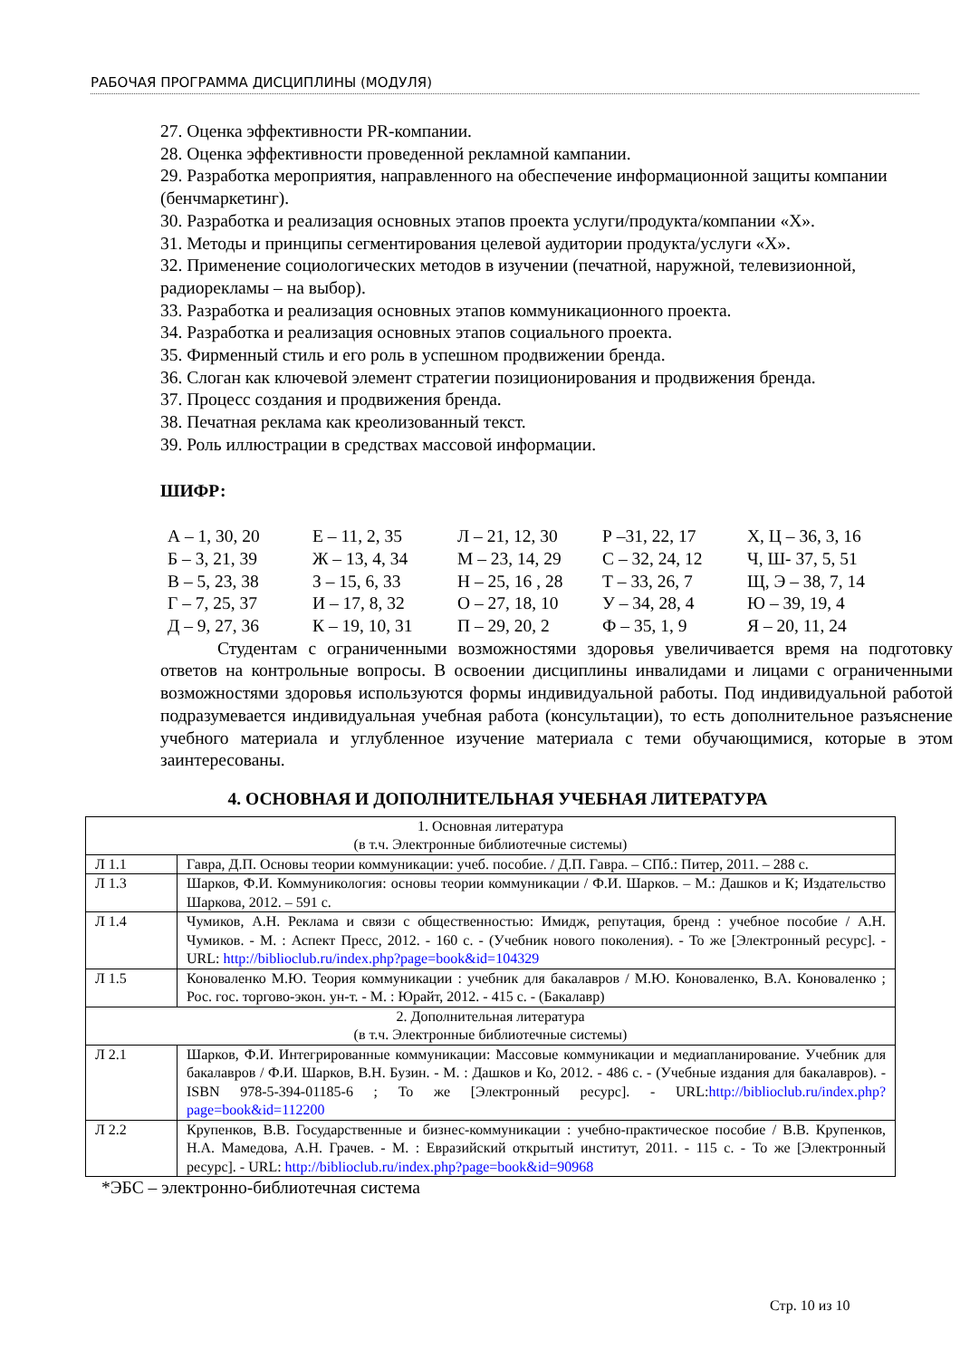РАБОЧАЯ ПРОГРАММА ДИСЦИПЛИНЫ (МОДУЛЯ)
27. Оценка эффективности PR-компании.
28. Оценка эффективности проведенной рекламной кампании.
29. Разработка мероприятия, направленного на обеспечение информационной защиты компании (бенчмаркетинг).
30. Разработка и реализация основных этапов проекта услуги/продукта/компании «Х».
31. Методы и принципы сегментирования целевой аудитории продукта/услуги «Х».
32. Применение социологических методов в изучении (печатной, наружной, телевизионной, радиорекламы – на выбор).
33. Разработка и реализация основных этапов коммуникационного проекта.
34. Разработка и реализация основных этапов социального проекта.
35. Фирменный стиль и его роль в успешном продвижении бренда.
36. Слоган как ключевой элемент стратегии позиционирования и продвижения бренда.
37. Процесс создания и продвижения бренда.
38. Печатная реклама как креолизованный текст.
39. Роль иллюстрации в средствах массовой информации.
ШИФР:
| А – 1, 30, 20 | Е – 11, 2, 35 | Л – 21, 12, 30 | Р –31, 22, 17 | Х, Ц – 36, 3, 16 |
| Б – 3, 21, 39 | Ж – 13, 4, 34 | М – 23, 14, 29 | С – 32, 24, 12 | Ч, Ш- 37, 5, 51 |
| В – 5, 23, 38 | З – 15, 6, 33 | Н – 25, 16 , 28 | Т – 33, 26, 7 | Щ, Э – 38, 7, 14 |
| Г – 7, 25, 37 | И – 17, 8, 32 | О – 27, 18, 10 | У – 34, 28, 4 | Ю – 39, 19, 4 |
| Д – 9, 27, 36 | К – 19, 10, 31 | П – 29, 20, 2 | Ф – 35, 1, 9 | Я – 20, 11, 24 |
Студентам с ограниченными возможностями здоровья увеличивается время на подготовку ответов на контрольные вопросы. В освоении дисциплины инвалидами и лицами с ограниченными возможностями здоровья используются формы индивидуальной работы. Под индивидуальной работой подразумевается индивидуальная учебная работа (консультации), то есть дополнительное разъяснение учебного материала и углубленное изучение материала с теми обучающимися, которые в этом заинтересованы.
4. ОСНОВНАЯ И ДОПОЛНИТЕЛЬНАЯ УЧЕБНАЯ ЛИТЕРАТУРА
| 1. Основная литература (в т.ч. Электронные библиотечные системы) | |
| Л 1.1 | Гавра, Д.П. Основы теории коммуникации: учеб. пособие. / Д.П. Гавра. – СПб.: Питер, 2011. – 288 с. |
| Л 1.3 | Шарков, Ф.И. Коммуникология: основы теории коммуникации / Ф.И. Шарков. – М.: Дашков и К; Издательство Шаркова, 2012. – 591 с. |
| Л 1.4 | Чумиков, А.Н. Реклама и связи с общественностью: Имидж, репутация, бренд : учебное пособие / А.Н. Чумиков. - М. : Аспект Пресс, 2012. - 160 с. - (Учебник нового поколения). - То же [Электронный ресурс]. - URL: http://biblioclub.ru/index.php?page=book&id=104329 |
| Л 1.5 | Коноваленко М.Ю. Теория коммуникации : учебник для бакалавров / М.Ю. Коноваленко, В.А. Коноваленко ; Рос. гос. торгово-экон. ун-т. - М. : Юрайт, 2012. - 415 с. - (Бакалавр) |
| 2. Дополнительная литература (в т.ч. Электронные библиотечные системы) | |
| Л 2.1 | Шарков, Ф.И. Интегрированные коммуникации: Массовые коммуникации и медиапланирование. Учебник для бакалавров / Ф.И. Шарков, В.Н. Бузин. - М. : Дашков и Ко, 2012. - 486 с. - (Учебные издания для бакалавров). - ISBN 978-5-394-01185-6 ; То же [Электронный ресурс]. - URL: http://biblioclub.ru/index.php?page=book&id=112200 |
| Л 2.2 | Крупенков, В.В. Государственные и бизнес-коммуникации : учебно-практическое пособие / В.В. Крупенков, Н.А. Мамедова, А.Н. Грачев. - М. : Евразийский открытый институт, 2011. - 115 с. - То же [Электронный ресурс]. - URL: http://biblioclub.ru/index.php?page=book&id=90968 |
*ЭБС – электронно-библиотечная система
Стр. 10 из 10